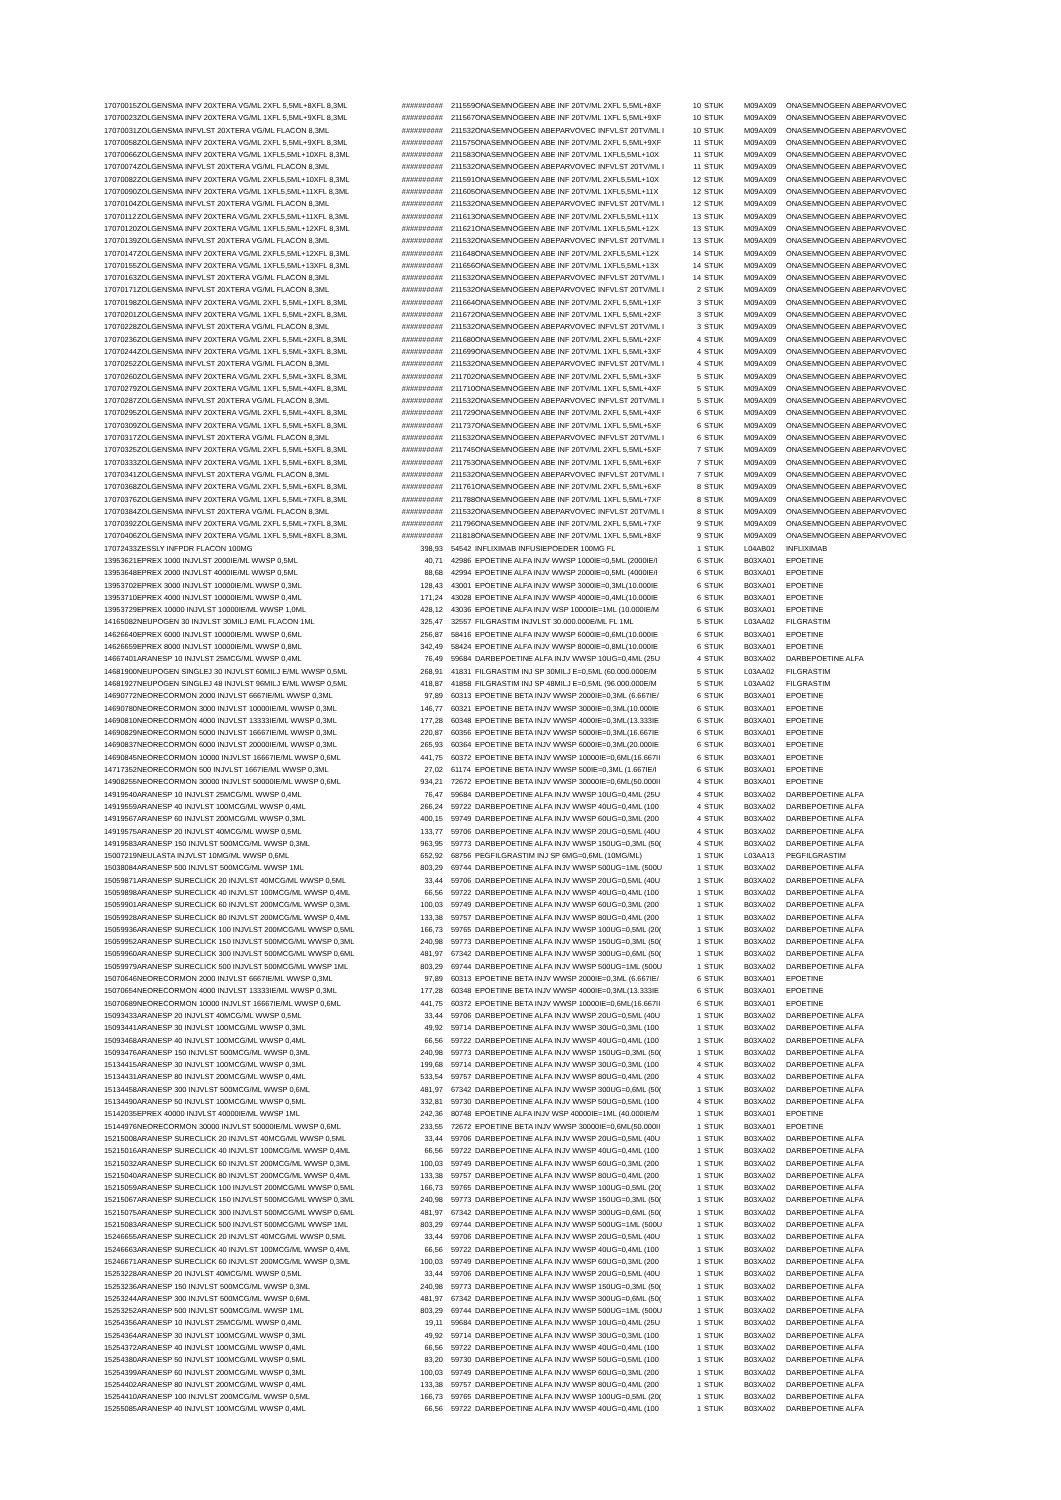| 17070015 | ZOLGENSMA INFV 20XTERA VG/ML 2XFL 5,5ML+8XFL 8,3ML | ########## | 211559 | ONASEMNOGEEN ABE INF 20TV/ML 2XFL 5,5ML+8XF | 10 | STUK | M09AX09 | ONASEMNOGEEN ABEPARVOVEC |
| 17070023 | ZOLGENSMA INFV 20XTERA VG/ML 1XFL 5,5ML+9XFL 8,3ML | ########## | 211567 | ONASEMNOGEEN ABE INF 20TV/ML 1XFL 5,5ML+9XF | 10 | STUK | M09AX09 | ONASEMNOGEEN ABEPARVOVEC |
| 17070031 | ZOLGENSMA INFVLST 20XTERA VG/ML FLACON 8,3ML | ########## | 211532 | ONASEMNOGEEN ABEPARVOVEC INFVLST 20TV/ML I | 10 | STUK | M09AX09 | ONASEMNOGEEN ABEPARVOVEC |
| 17070058 | ZOLGENSMA INFV 20XTERA VG/ML 2XFL 5,5ML+9XFL 8,3ML | ########## | 211575 | ONASEMNOGEEN ABE INF 20TV/ML 2XFL 5,5ML+9XF | 11 | STUK | M09AX09 | ONASEMNOGEEN ABEPARVOVEC |
| 17070066 | ZOLGENSMA INFV 20XTERA VG/ML 1XFL5,5ML+10XFL 8,3ML | ########## | 211583 | ONASEMNOGEEN ABE INF 20TV/ML 1XFL5,5ML+10X | 11 | STUK | M09AX09 | ONASEMNOGEEN ABEPARVOVEC |
| 17070074 | ZOLGENSMA INFVLST 20XTERA VG/ML FLACON 8,3ML | ########## | 211532 | ONASEMNOGEEN ABEPARVOVEC INFVLST 20TV/ML I | 11 | STUK | M09AX09 | ONASEMNOGEEN ABEPARVOVEC |
| 17070082 | ZOLGENSMA INFV 20XTERA VG/ML 2XFL5,5ML+10XFL 8,3ML | ########## | 211591 | ONASEMNOGEEN ABE INF 20TV/ML 2XFL5,5ML+10X | 12 | STUK | M09AX09 | ONASEMNOGEEN ABEPARVOVEC |
| 17070090 | ZOLGENSMA INFV 20XTERA VG/ML 1XFL5,5ML+11XFL 8,3ML | ########## | 211605 | ONASEMNOGEEN ABE INF 20TV/ML 1XFL5,5ML+11X | 12 | STUK | M09AX09 | ONASEMNOGEEN ABEPARVOVEC |
| 17070104 | ZOLGENSMA INFVLST 20XTERA VG/ML FLACON 8,3ML | ########## | 211532 | ONASEMNOGEEN ABEPARVOVEC INFVLST 20TV/ML I | 12 | STUK | M09AX09 | ONASEMNOGEEN ABEPARVOVEC |
| 17070112 | ZOLGENSMA INFV 20XTERA VG/ML 2XFL5,5ML+11XFL 8,3ML | ########## | 211613 | ONASEMNOGEEN ABE INF 20TV/ML 2XFL5,5ML+11X | 13 | STUK | M09AX09 | ONASEMNOGEEN ABEPARVOVEC |
| 17070120 | ZOLGENSMA INFV 20XTERA VG/ML 1XFL5,5ML+12XFL 8,3ML | ########## | 211621 | ONASEMNOGEEN ABE INF 20TV/ML 1XFL5,5ML+12X | 13 | STUK | M09AX09 | ONASEMNOGEEN ABEPARVOVEC |
| 17070139 | ZOLGENSMA INFVLST 20XTERA VG/ML FLACON 8,3ML | ########## | 211532 | ONASEMNOGEEN ABEPARVOVEC INFVLST 20TV/ML I | 13 | STUK | M09AX09 | ONASEMNOGEEN ABEPARVOVEC |
| 17070147 | ZOLGENSMA INFV 20XTERA VG/ML 2XFL5,5ML+12XFL 8,3ML | ########## | 211648 | ONASEMNOGEEN ABE INF 20TV/ML 2XFL5,5ML+12X | 14 | STUK | M09AX09 | ONASEMNOGEEN ABEPARVOVEC |
| 17070155 | ZOLGENSMA INFV 20XTERA VG/ML 1XFL5,5ML+13XFL 8,3ML | ########## | 211656 | ONASEMNOGEEN ABE INF 20TV/ML 1XFL5,5ML+13X | 14 | STUK | M09AX09 | ONASEMNOGEEN ABEPARVOVEC |
| 17070163 | ZOLGENSMA INFVLST 20XTERA VG/ML FLACON 8,3ML | ########## | 211532 | ONASEMNOGEEN ABEPARVOVEC INFVLST 20TV/ML I | 14 | STUK | M09AX09 | ONASEMNOGEEN ABEPARVOVEC |
| 17070171 | ZOLGENSMA INFVLST 20XTERA VG/ML FLACON 8,3ML | ########## | 211532 | ONASEMNOGEEN ABEPARVOVEC INFVLST 20TV/ML I | 2 | STUK | M09AX09 | ONASEMNOGEEN ABEPARVOVEC |
| 17070198 | ZOLGENSMA INFV 20XTERA VG/ML 2XFL 5,5ML+1XFL 8,3ML | ########## | 211664 | ONASEMNOGEEN ABE INF 20TV/ML 2XFL 5,5ML+1XF | 3 | STUK | M09AX09 | ONASEMNOGEEN ABEPARVOVEC |
| 17070201 | ZOLGENSMA INFV 20XTERA VG/ML 1XFL 5,5ML+2XFL 8,3ML | ########## | 211672 | ONASEMNOGEEN ABE INF 20TV/ML 1XFL 5,5ML+2XF | 3 | STUK | M09AX09 | ONASEMNOGEEN ABEPARVOVEC |
| 17070228 | ZOLGENSMA INFVLST 20XTERA VG/ML FLACON 8,3ML | ########## | 211532 | ONASEMNOGEEN ABEPARVOVEC INFVLST 20TV/ML I | 3 | STUK | M09AX09 | ONASEMNOGEEN ABEPARVOVEC |
| 17070236 | ZOLGENSMA INFV 20XTERA VG/ML 2XFL 5,5ML+2XFL 8,3ML | ########## | 211680 | ONASEMNOGEEN ABE INF 20TV/ML 2XFL 5,5ML+2XF | 4 | STUK | M09AX09 | ONASEMNOGEEN ABEPARVOVEC |
| 17070244 | ZOLGENSMA INFV 20XTERA VG/ML 1XFL 5,5ML+3XFL 8,3ML | ########## | 211699 | ONASEMNOGEEN ABE INF 20TV/ML 1XFL 5,5ML+3XF | 4 | STUK | M09AX09 | ONASEMNOGEEN ABEPARVOVEC |
| 17070252 | ZOLGENSMA INFVLST 20XTERA VG/ML FLACON 8,3ML | ########## | 211532 | ONASEMNOGEEN ABEPARVOVEC INFVLST 20TV/ML I | 4 | STUK | M09AX09 | ONASEMNOGEEN ABEPARVOVEC |
| 17070260 | ZOLGENSMA INFV 20XTERA VG/ML 2XFL 5,5ML+3XFL 8,3ML | ########## | 211702 | ONASEMNOGEEN ABE INF 20TV/ML 2XFL 5,5ML+3XF | 5 | STUK | M09AX09 | ONASEMNOGEEN ABEPARVOVEC |
| 17070279 | ZOLGENSMA INFV 20XTERA VG/ML 1XFL 5,5ML+4XFL 8,3ML | ########## | 211710 | ONASEMNOGEEN ABE INF 20TV/ML 1XFL 5,5ML+4XF | 5 | STUK | M09AX09 | ONASEMNOGEEN ABEPARVOVEC |
| 17070287 | ZOLGENSMA INFVLST 20XTERA VG/ML FLACON 8,3ML | ########## | 211532 | ONASEMNOGEEN ABEPARVOVEC INFVLST 20TV/ML I | 5 | STUK | M09AX09 | ONASEMNOGEEN ABEPARVOVEC |
| 17070295 | ZOLGENSMA INFV 20XTERA VG/ML 2XFL 5,5ML+4XFL 8,3ML | ########## | 211729 | ONASEMNOGEEN ABE INF 20TV/ML 2XFL 5,5ML+4XF | 6 | STUK | M09AX09 | ONASEMNOGEEN ABEPARVOVEC |
| 17070309 | ZOLGENSMA INFV 20XTERA VG/ML 1XFL 5,5ML+5XFL 8,3ML | ########## | 211737 | ONASEMNOGEEN ABE INF 20TV/ML 1XFL 5,5ML+5XF | 6 | STUK | M09AX09 | ONASEMNOGEEN ABEPARVOVEC |
| 17070317 | ZOLGENSMA INFVLST 20XTERA VG/ML FLACON 8,3ML | ########## | 211532 | ONASEMNOGEEN ABEPARVOVEC INFVLST 20TV/ML I | 6 | STUK | M09AX09 | ONASEMNOGEEN ABEPARVOVEC |
| 17070325 | ZOLGENSMA INFV 20XTERA VG/ML 2XFL 5,5ML+5XFL 8,3ML | ########## | 211745 | ONASEMNOGEEN ABE INF 20TV/ML 2XFL 5,5ML+5XF | 7 | STUK | M09AX09 | ONASEMNOGEEN ABEPARVOVEC |
| 17070333 | ZOLGENSMA INFV 20XTERA VG/ML 1XFL 5,5ML+6XFL 8,3ML | ########## | 211753 | ONASEMNOGEEN ABE INF 20TV/ML 1XFL 5,5ML+6XF | 7 | STUK | M09AX09 | ONASEMNOGEEN ABEPARVOVEC |
| 17070341 | ZOLGENSMA INFVLST 20XTERA VG/ML FLACON 8,3ML | ########## | 211532 | ONASEMNOGEEN ABEPARVOVEC INFVLST 20TV/ML I | 7 | STUK | M09AX09 | ONASEMNOGEEN ABEPARVOVEC |
| 17070368 | ZOLGENSMA INFV 20XTERA VG/ML 2XFL 5,5ML+6XFL 8,3ML | ########## | 211761 | ONASEMNOGEEN ABE INF 20TV/ML 2XFL 5,5ML+6XF | 8 | STUK | M09AX09 | ONASEMNOGEEN ABEPARVOVEC |
| 17070376 | ZOLGENSMA INFV 20XTERA VG/ML 1XFL 5,5ML+7XFL 8,3ML | ########## | 211788 | ONASEMNOGEEN ABE INF 20TV/ML 1XFL 5,5ML+7XF | 8 | STUK | M09AX09 | ONASEMNOGEEN ABEPARVOVEC |
| 17070384 | ZOLGENSMA INFVLST 20XTERA VG/ML FLACON 8,3ML | ########## | 211532 | ONASEMNOGEEN ABEPARVOVEC INFVLST 20TV/ML I | 8 | STUK | M09AX09 | ONASEMNOGEEN ABEPARVOVEC |
| 17070392 | ZOLGENSMA INFV 20XTERA VG/ML 2XFL 5,5ML+7XFL 8,3ML | ########## | 211796 | ONASEMNOGEEN ABE INF 20TV/ML 2XFL 5,5ML+7XF | 9 | STUK | M09AX09 | ONASEMNOGEEN ABEPARVOVEC |
| 17070406 | ZOLGENSMA INFV 20XTERA VG/ML 1XFL 5,5ML+8XFL 8,3ML | ########## | 211818 | ONASEMNOGEEN ABE INF 20TV/ML 1XFL 5,5ML+8XF | 9 | STUK | M09AX09 | ONASEMNOGEEN ABEPARVOVEC |
| 17072433 | ZESSLY INFPDR FLACON 100MG | 398,93 | 54542 | INFLIXIMAB INFUSIEPOEDER 100MG FL | 1 | STUK | L04AB02 | INFLIXIMAB |
| 13953621 | EPREX 1000 INJVLST 2000IE/ML WWSP 0,5ML | 40,71 | 42986 | EPOETINE ALFA INJV WWSP 1000IE=0,5ML (2000IE/I | 6 | STUK | B03XA01 | EPOETINE |
| 13953648 | EPREX 2000 INJVLST 4000IE/ML WWSP 0,5ML | 88,68 | 42994 | EPOETINE ALFA INJV WWSP 2000IE=0,5ML (4000IE/I | 6 | STUK | B03XA01 | EPOETINE |
| 13953702 | EPREX 3000 INJVLST 10000IE/ML WWSP 0,3ML | 128,43 | 43001 | EPOETINE ALFA INJV WWSP 3000IE=0,3ML(10.000IE | 6 | STUK | B03XA01 | EPOETINE |
| 13953710 | EPREX 4000 INJVLST 10000IE/ML WWSP 0,4ML | 171,24 | 43028 | EPOETINE ALFA INJV WWSP 4000IE=0,4ML(10.000IE | 6 | STUK | B03XA01 | EPOETINE |
| 13953729 | EPREX 10000 INJVLST 10000IE/ML WWSP 1,0ML | 428,12 | 43036 | EPOETINE ALFA INJV WSP 10000IE=1ML (10.000IE/M | 6 | STUK | B03XA01 | EPOETINE |
| 14165082 | NEUPOGEN 30 INJVLST 30MILJ E/ML FLACON 1ML | 325,47 | 32557 | FILGRASTIM INJVLST 30.000.000E/ML FL 1ML | 5 | STUK | L03AA02 | FILGRASTIM |
| 14626640 | EPREX 6000 INJVLST 10000IE/ML WWSP 0,6ML | 256,87 | 58416 | EPOETINE ALFA INJV WWSP 6000IE=0,6ML(10.000IE | 6 | STUK | B03XA01 | EPOETINE |
| 14626659 | EPREX 8000 INJVLST 10000IE/ML WWSP 0,8ML | 342,49 | 58424 | EPOETINE ALFA INJV WWSP 8000IE=0,8ML(10.000IE | 6 | STUK | B03XA01 | EPOETINE |
| 14667401 | ARANESP 10 INJVLST 25MCG/ML WWSP 0,4ML | 76,49 | 59684 | DARBEPOETINE ALFA INJV WWSP 10UG=0,4ML (25U | 4 | STUK | B03XA02 | DARBEPOETINE ALFA |
| 14681900 | NEUPOGEN SINGLEJ 30 INJVLST 60MILJ E/ML WWSP 0,5ML | 268,91 | 41831 | FILGRASTIM INJ SP 30MILJ E=0,5ML (60.000.000E/M | 5 | STUK | L03AA02 | FILGRASTIM |
| 14681927 | NEUPOGEN SINGLEJ 48 INJVLST 96MILJ E/ML WWSP 0,5ML | 418,87 | 41858 | FILGRASTIM INJ SP 48MILJ E=0,5ML (96.000.000E/M | 5 | STUK | L03AA02 | FILGRASTIM |
| 14690772 | NEORECORMON 2000 INJVLST 6667IE/ML WWSP 0,3ML | 97,89 | 60313 | EPOETINE BETA INJV WWSP 2000IE=0,3ML (6.667IE/ | 6 | STUK | B03XA01 | EPOETINE |
| 14690780 | NEORECORMON 3000 INJVLST 10000IE/ML WWSP 0,3ML | 146,77 | 60321 | EPOETINE BETA INJV WWSP 3000IE=0,3ML(10.000IE | 6 | STUK | B03XA01 | EPOETINE |
| 14690810 | NEORECORMON 4000 INJVLST 13333IE/ML WWSP 0,3ML | 177,28 | 60348 | EPOETINE BETA INJV WWSP 4000IE=0,3ML(13.333IE | 6 | STUK | B03XA01 | EPOETINE |
| 14690829 | NEORECORMON 5000 INJVLST 16667IE/ML WWSP 0,3ML | 220,87 | 60356 | EPOETINE BETA INJV WWSP 5000IE=0,3ML(16.667IE | 6 | STUK | B03XA01 | EPOETINE |
| 14690837 | NEORECORMON 6000 INJVLST 20000IE/ML WWSP 0,3ML | 265,93 | 60364 | EPOETINE BETA INJV WWSP 6000IE=0,3ML(20.000IE | 6 | STUK | B03XA01 | EPOETINE |
| 14690845 | NEORECORMON 10000 INJVLST 16667IE/ML WWSP 0,6ML | 441,75 | 60372 | EPOETINE BETA INJV WWSP 10000IE=0,6ML(16.667II | 6 | STUK | B03XA01 | EPOETINE |
| 14717352 | NEORECORMON 500 INJVLST 1667IE/ML WWSP 0,3ML | 27,02 | 61174 | EPOETINE BETA INJV WWSP 500IE=0,3ML (1.667IE/I | 6 | STUK | B03XA01 | EPOETINE |
| 14908255 | NEORECORMON 30000 INJVLST 50000IE/ML WWSP 0,6ML | 934,21 | 72672 | EPOETINE BETA INJV WWSP 30000IE=0,6ML(50.000II | 4 | STUK | B03XA01 | EPOETINE |
| 14919540 | ARANESP 10 INJVLST 25MCG/ML WWSP 0,4ML | 76,47 | 59684 | DARBEPOETINE ALFA INJV WWSP 10UG=0,4ML (25U | 4 | STUK | B03XA02 | DARBEPOETINE ALFA |
| 14919559 | ARANESP 40 INJVLST 100MCG/ML WWSP 0,4ML | 266,24 | 59722 | DARBEPOETINE ALFA INJV WWSP 40UG=0,4ML (100 | 4 | STUK | B03XA02 | DARBEPOETINE ALFA |
| 14919567 | ARANESP 60 INJVLST 200MCG/ML WWSP 0,3ML | 400,15 | 59749 | DARBEPOETINE ALFA INJV WWSP 60UG=0,3ML (200 | 4 | STUK | B03XA02 | DARBEPOETINE ALFA |
| 14919575 | ARANESP 20 INJVLST 40MCG/ML WWSP 0,5ML | 133,77 | 59706 | DARBEPOETINE ALFA INJV WWSP 20UG=0,5ML (40U | 4 | STUK | B03XA02 | DARBEPOETINE ALFA |
| 14919583 | ARANESP 150 INJVLST 500MCG/ML WWSP 0,3ML | 963,95 | 59773 | DARBEPOETINE ALFA INJV WWSP 150UG=0,3ML (50( | 4 | STUK | B03XA02 | DARBEPOETINE ALFA |
| 15007219 | NEULASTA INJVLST 10MG/ML WWSP 0,6ML | 652,92 | 68756 | PEGFILGRASTIM INJ SP 6MG=0,6ML (10MG/ML) | 1 | STUK | L03AA13 | PEGFILGRASTIM |
| 15038084 | ARANESP 500 INJVLST 500MCG/ML WWSP 1ML | 803,29 | 69744 | DARBEPOETINE ALFA INJV WWSP 500UG=1ML (500U | 1 | STUK | B03XA02 | DARBEPOETINE ALFA |
| 15059871 | ARANESP SURECLICK 20 INJVLST 40MCG/ML WWSP 0,5ML | 33,44 | 59706 | DARBEPOETINE ALFA INJV WWSP 20UG=0,5ML (40U | 1 | STUK | B03XA02 | DARBEPOETINE ALFA |
| 15059898 | ARANESP SURECLICK 40 INJVLST 100MCG/ML WWSP 0,4ML | 66,56 | 59722 | DARBEPOETINE ALFA INJV WWSP 40UG=0,4ML (100 | 1 | STUK | B03XA02 | DARBEPOETINE ALFA |
| 15059901 | ARANESP SURECLICK 60 INJVLST 200MCG/ML WWSP 0,3ML | 100,03 | 59749 | DARBEPOETINE ALFA INJV WWSP 60UG=0,3ML (200 | 1 | STUK | B03XA02 | DARBEPOETINE ALFA |
| 15059928 | ARANESP SURECLICK 80 INJVLST 200MCG/ML WWSP 0,4ML | 133,38 | 59757 | DARBEPOETINE ALFA INJV WWSP 80UG=0,4ML (200 | 1 | STUK | B03XA02 | DARBEPOETINE ALFA |
| 15059936 | ARANESP SURECLICK 100 INJVLST 200MCG/ML WWSP 0,5ML | 166,73 | 59765 | DARBEPOETINE ALFA INJV WWSP 100UG=0,5ML (20( | 1 | STUK | B03XA02 | DARBEPOETINE ALFA |
| 15059952 | ARANESP SURECLICK 150 INJVLST 500MCG/ML WWSP 0,3ML | 240,98 | 59773 | DARBEPOETINE ALFA INJV WWSP 150UG=0,3ML (50( | 1 | STUK | B03XA02 | DARBEPOETINE ALFA |
| 15059960 | ARANESP SURECLICK 300 INJVLST 500MCG/ML WWSP 0,6ML | 481,97 | 67342 | DARBEPOETINE ALFA INJV WWSP 300UG=0,6ML (50( | 1 | STUK | B03XA02 | DARBEPOETINE ALFA |
| 15059979 | ARANESP SURECLICK 500 INJVLST 500MCG/ML WWSP 1ML | 803,29 | 69744 | DARBEPOETINE ALFA INJV WWSP 500UG=1ML (500U | 1 | STUK | B03XA02 | DARBEPOETINE ALFA |
| 15070646 | NEORECORMON 2000 INJVLST 6667IE/ML WWSP 0,3ML | 97,89 | 60313 | EPOETINE BETA INJV WWSP 2000IE=0,3ML (6.667IE/ | 6 | STUK | B03XA01 | EPOETINE |
| 15070654 | NEORECORMON 4000 INJVLST 13333IE/ML WWSP 0,3ML | 177,28 | 60348 | EPOETINE BETA INJV WWSP 4000IE=0,3ML(13.333IE | 6 | STUK | B03XA01 | EPOETINE |
| 15070689 | NEORECORMON 10000 INJVLST 16667IE/ML WWSP 0,6ML | 441,75 | 60372 | EPOETINE BETA INJV WWSP 10000IE=0,6ML(16.667II | 6 | STUK | B03XA01 | EPOETINE |
| 15093433 | ARANESP 20 INJVLST 40MCG/ML WWSP 0,5ML | 33,44 | 59706 | DARBEPOETINE ALFA INJV WWSP 20UG=0,5ML (40U | 1 | STUK | B03XA02 | DARBEPOETINE ALFA |
| 15093441 | ARANESP 30 INJVLST 100MCG/ML WWSP 0,3ML | 49,92 | 59714 | DARBEPOETINE ALFA INJV WWSP 30UG=0,3ML (100 | 1 | STUK | B03XA02 | DARBEPOETINE ALFA |
| 15093468 | ARANESP 40 INJVLST 100MCG/ML WWSP 0,4ML | 66,56 | 59722 | DARBEPOETINE ALFA INJV WWSP 40UG=0,4ML (100 | 1 | STUK | B03XA02 | DARBEPOETINE ALFA |
| 15093476 | ARANESP 150 INJVLST 500MCG/ML WWSP 0,3ML | 240,98 | 59773 | DARBEPOETINE ALFA INJV WWSP 150UG=0,3ML (50( | 1 | STUK | B03XA02 | DARBEPOETINE ALFA |
| 15134415 | ARANESP 30 INJVLST 100MCG/ML WWSP 0,3ML | 199,68 | 59714 | DARBEPOETINE ALFA INJV WWSP 30UG=0,3ML (100 | 4 | STUK | B03XA02 | DARBEPOETINE ALFA |
| 15134431 | ARANESP 80 INJVLST 200MCG/ML WWSP 0,4ML | 533,54 | 59757 | DARBEPOETINE ALFA INJV WWSP 80UG=0,4ML (200 | 4 | STUK | B03XA02 | DARBEPOETINE ALFA |
| 15134458 | ARANESP 300 INJVLST 500MCG/ML WWSP 0,6ML | 481,97 | 67342 | DARBEPOETINE ALFA INJV WWSP 300UG=0,6ML (50( | 1 | STUK | B03XA02 | DARBEPOETINE ALFA |
| 15134490 | ARANESP 50 INJVLST 100MCG/ML WWSP 0,5ML | 332,81 | 59730 | DARBEPOETINE ALFA INJV WWSP 50UG=0,5ML (100 | 4 | STUK | B03XA02 | DARBEPOETINE ALFA |
| 15142035 | EPREX 40000 INJVLST 40000IE/ML WWSP 1ML | 242,36 | 80748 | EPOETINE ALFA INJV WSP 40000IE=1ML (40.000IE/M | 1 | STUK | B03XA01 | EPOETINE |
| 15144976 | NEORECORMON 30000 INJVLST 50000IE/ML WWSP 0,6ML | 233,55 | 72672 | EPOETINE BETA INJV WWSP 30000IE=0,6ML(50.000II | 1 | STUK | B03XA01 | EPOETINE |
| 15215008 | ARANESP SURECLICK 20 INJVLST 40MCG/ML WWSP 0,5ML | 33,44 | 59706 | DARBEPOETINE ALFA INJV WWSP 20UG=0,5ML (40U | 1 | STUK | B03XA02 | DARBEPOETINE ALFA |
| 15215016 | ARANESP SURECLICK 40 INJVLST 100MCG/ML WWSP 0,4ML | 66,56 | 59722 | DARBEPOETINE ALFA INJV WWSP 40UG=0,4ML (100 | 1 | STUK | B03XA02 | DARBEPOETINE ALFA |
| 15215032 | ARANESP SURECLICK 60 INJVLST 200MCG/ML WWSP 0,3ML | 100,03 | 59749 | DARBEPOETINE ALFA INJV WWSP 60UG=0,3ML (200 | 1 | STUK | B03XA02 | DARBEPOETINE ALFA |
| 15215040 | ARANESP SURECLICK 80 INJVLST 200MCG/ML WWSP 0,4ML | 133,38 | 59757 | DARBEPOETINE ALFA INJV WWSP 80UG=0,4ML (200 | 1 | STUK | B03XA02 | DARBEPOETINE ALFA |
| 15215059 | ARANESP SURECLICK 100 INJVLST 200MCG/ML WWSP 0,5ML | 166,73 | 59765 | DARBEPOETINE ALFA INJV WWSP 100UG=0,5ML (20( | 1 | STUK | B03XA02 | DARBEPOETINE ALFA |
| 15215067 | ARANESP SURECLICK 150 INJVLST 500MCG/ML WWSP 0,3ML | 240,98 | 59773 | DARBEPOETINE ALFA INJV WWSP 150UG=0,3ML (50( | 1 | STUK | B03XA02 | DARBEPOETINE ALFA |
| 15215075 | ARANESP SURECLICK 300 INJVLST 500MCG/ML WWSP 0,6ML | 481,97 | 67342 | DARBEPOETINE ALFA INJV WWSP 300UG=0,6ML (50( | 1 | STUK | B03XA02 | DARBEPOETINE ALFA |
| 15215083 | ARANESP SURECLICK 500 INJVLST 500MCG/ML WWSP 1ML | 803,29 | 69744 | DARBEPOETINE ALFA INJV WWSP 500UG=1ML (500U | 1 | STUK | B03XA02 | DARBEPOETINE ALFA |
| 15246655 | ARANESP SURECLICK 20 INJVLST 40MCG/ML WWSP 0,5ML | 33,44 | 59706 | DARBEPOETINE ALFA INJV WWSP 20UG=0,5ML (40U | 1 | STUK | B03XA02 | DARBEPOETINE ALFA |
| 15246663 | ARANESP SURECLICK 40 INJVLST 100MCG/ML WWSP 0,4ML | 66,56 | 59722 | DARBEPOETINE ALFA INJV WWSP 40UG=0,4ML (100 | 1 | STUK | B03XA02 | DARBEPOETINE ALFA |
| 15246671 | ARANESP SURECLICK 60 INJVLST 200MCG/ML WWSP 0,3ML | 100,03 | 59749 | DARBEPOETINE ALFA INJV WWSP 60UG=0,3ML (200 | 1 | STUK | B03XA02 | DARBEPOETINE ALFA |
| 15253228 | ARANESP 20 INJVLST 40MCG/ML WWSP 0,5ML | 33,44 | 59706 | DARBEPOETINE ALFA INJV WWSP 20UG=0,5ML (40U | 1 | STUK | B03XA02 | DARBEPOETINE ALFA |
| 15253236 | ARANESP 150 INJVLST 500MCG/ML WWSP 0,3ML | 240,98 | 59773 | DARBEPOETINE ALFA INJV WWSP 150UG=0,3ML (50( | 1 | STUK | B03XA02 | DARBEPOETINE ALFA |
| 15253244 | ARANESP 300 INJVLST 500MCG/ML WWSP 0,6ML | 481,97 | 67342 | DARBEPOETINE ALFA INJV WWSP 300UG=0,6ML (50( | 1 | STUK | B03XA02 | DARBEPOETINE ALFA |
| 15253252 | ARANESP 500 INJVLST 500MCG/ML WWSP 1ML | 803,29 | 69744 | DARBEPOETINE ALFA INJV WWSP 500UG=1ML (500U | 1 | STUK | B03XA02 | DARBEPOETINE ALFA |
| 15254356 | ARANESP 10 INJVLST 25MCG/ML WWSP 0,4ML | 19,11 | 59684 | DARBEPOETINE ALFA INJV WWSP 10UG=0,4ML (25U | 1 | STUK | B03XA02 | DARBEPOETINE ALFA |
| 15254364 | ARANESP 30 INJVLST 100MCG/ML WWSP 0,3ML | 49,92 | 59714 | DARBEPOETINE ALFA INJV WWSP 30UG=0,3ML (100 | 1 | STUK | B03XA02 | DARBEPOETINE ALFA |
| 15254372 | ARANESP 40 INJVLST 100MCG/ML WWSP 0,4ML | 66,56 | 59722 | DARBEPOETINE ALFA INJV WWSP 40UG=0,4ML (100 | 1 | STUK | B03XA02 | DARBEPOETINE ALFA |
| 15254380 | ARANESP 50 INJVLST 100MCG/ML WWSP 0,5ML | 83,20 | 59730 | DARBEPOETINE ALFA INJV WWSP 50UG=0,5ML (100 | 1 | STUK | B03XA02 | DARBEPOETINE ALFA |
| 15254399 | ARANESP 60 INJVLST 200MCG/ML WWSP 0,3ML | 100,03 | 59749 | DARBEPOETINE ALFA INJV WWSP 60UG=0,3ML (200 | 1 | STUK | B03XA02 | DARBEPOETINE ALFA |
| 15254402 | ARANESP 80 INJVLST 200MCG/ML WWSP 0,4ML | 133,38 | 59757 | DARBEPOETINE ALFA INJV WWSP 80UG=0,4ML (200 | 1 | STUK | B03XA02 | DARBEPOETINE ALFA |
| 15254410 | ARANESP 100 INJVLST 200MCG/ML WWSP 0,5ML | 166,73 | 59765 | DARBEPOETINE ALFA INJV WWSP 100UG=0,5ML (20( | 1 | STUK | B03XA02 | DARBEPOETINE ALFA |
| 15255085 | ARANESP 40 INJVLST 100MCG/ML WWSP 0,4ML | 66,56 | 59722 | DARBEPOETINE ALFA INJV WWSP 40UG=0,4ML (100 | 1 | STUK | B03XA02 | DARBEPOETINE ALFA |